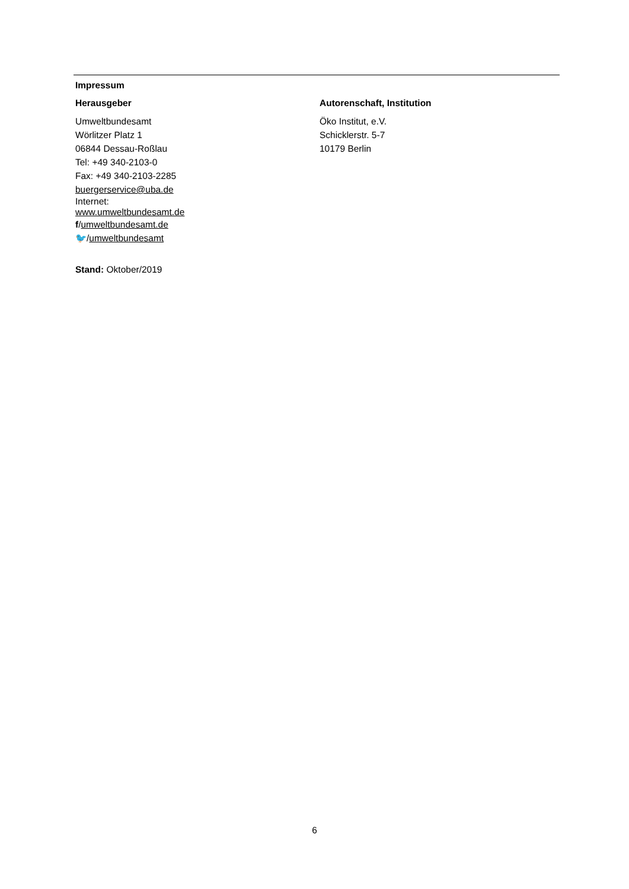Impressum
Herausgeber
Umweltbundesamt
Wörlitzer Platz 1
06844 Dessau-Roßlau
Tel: +49 340-2103-0
Fax: +49 340-2103-2285
buergerservice@uba.de
Internet:
www.umweltbundesamt.de
f/umweltbundesamt.de
🐦/umweltbundesamt
Autorenschaft, Institution
Öko Institut, e.V.
Schicklerstr. 5-7
10179 Berlin
Stand: Oktober/2019
6